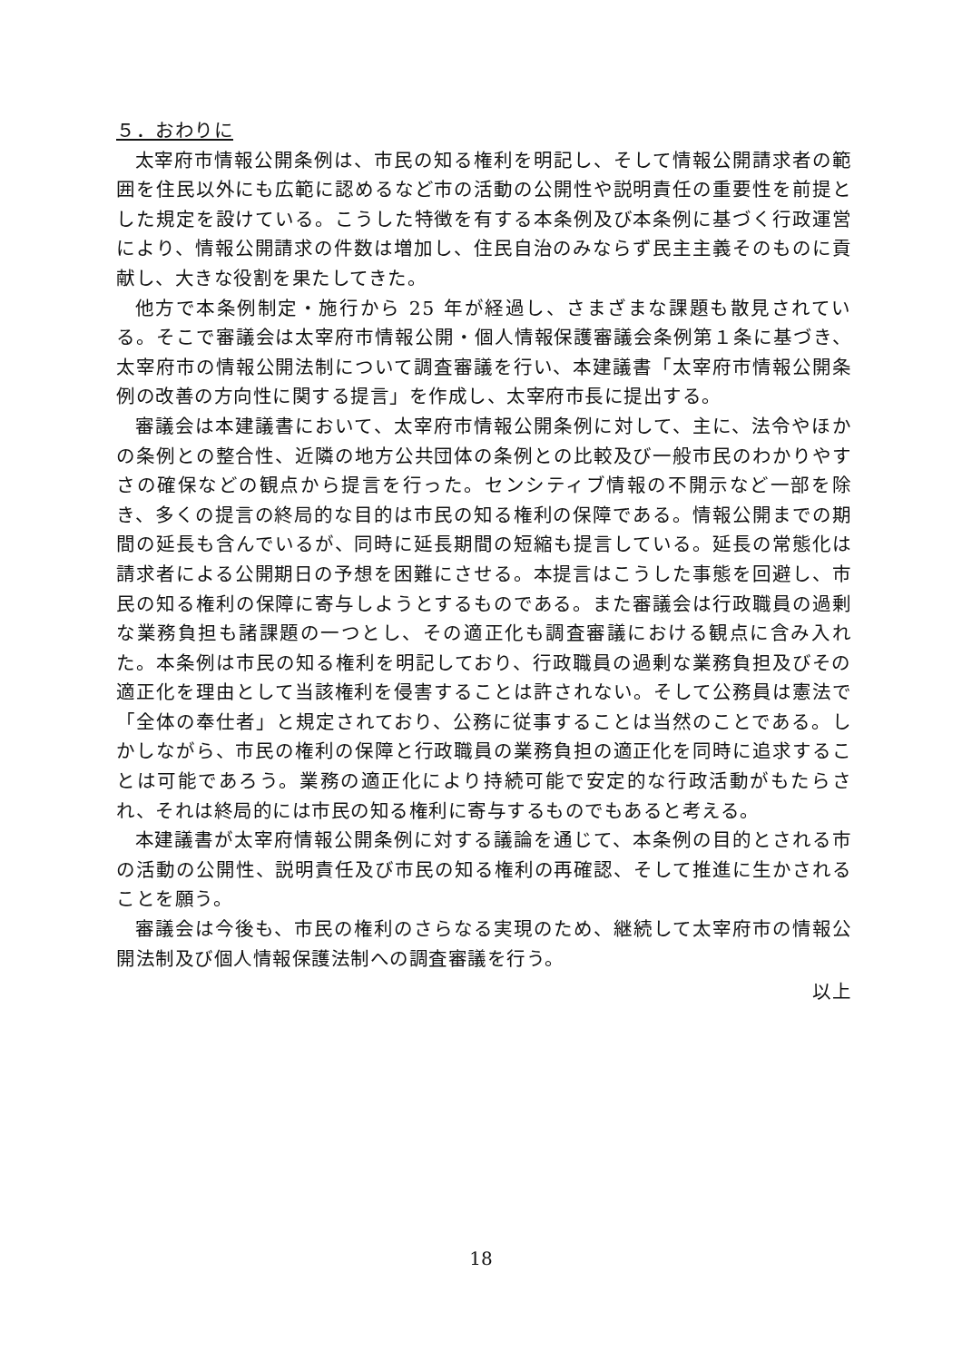５．おわりに
太宰府市情報公開条例は、市民の知る権利を明記し、そして情報公開請求者の範囲を住民以外にも広範に認めるなど市の活動の公開性や説明責任の重要性を前提とした規定を設けている。こうした特徴を有する本条例及び本条例に基づく行政運営により、情報公開請求の件数は増加し、住民自治のみならず民主主義そのものに貢献し、大きな役割を果たしてきた。
他方で本条例制定・施行から 25 年が経過し、さまざまな課題も散見されている。そこで審議会は太宰府市情報公開・個人情報保護審議会条例第１条に基づき、太宰府市の情報公開法制について調査審議を行い、本建議書「太宰府市情報公開条例の改善の方向性に関する提言」を作成し、太宰府市長に提出する。
審議会は本建議書において、太宰府市情報公開条例に対して、主に、法令やほかの条例との整合性、近隣の地方公共団体の条例との比較及び一般市民のわかりやすさの確保などの観点から提言を行った。センシティブ情報の不開示など一部を除き、多くの提言の終局的な目的は市民の知る権利の保障である。情報公開までの期間の延長も含んでいるが、同時に延長期間の短縮も提言している。延長の常態化は請求者による公開期日の予想を困難にさせる。本提言はこうした事態を回避し、市民の知る権利の保障に寄与しようとするものである。また審議会は行政職員の過剰な業務負担も諸課題の一つとし、その適正化も調査審議における観点に含み入れた。本条例は市民の知る権利を明記しており、行政職員の過剰な業務負担及びその適正化を理由として当該権利を侵害することは許されない。そして公務員は憲法で「全体の奉仕者」と規定されており、公務に従事することは当然のことである。しかしながら、市民の権利の保障と行政職員の業務負担の適正化を同時に追求することは可能であろう。業務の適正化により持続可能で安定的な行政活動がもたらされ、それは終局的には市民の知る権利に寄与するものでもあると考える。
本建議書が太宰府情報公開条例に対する議論を通じて、本条例の目的とされる市の活動の公開性、説明責任及び市民の知る権利の再確認、そして推進に生かされることを願う。
審議会は今後も、市民の権利のさらなる実現のため、継続して太宰府市の情報公開法制及び個人情報保護法制への調査審議を行う。
以上
18